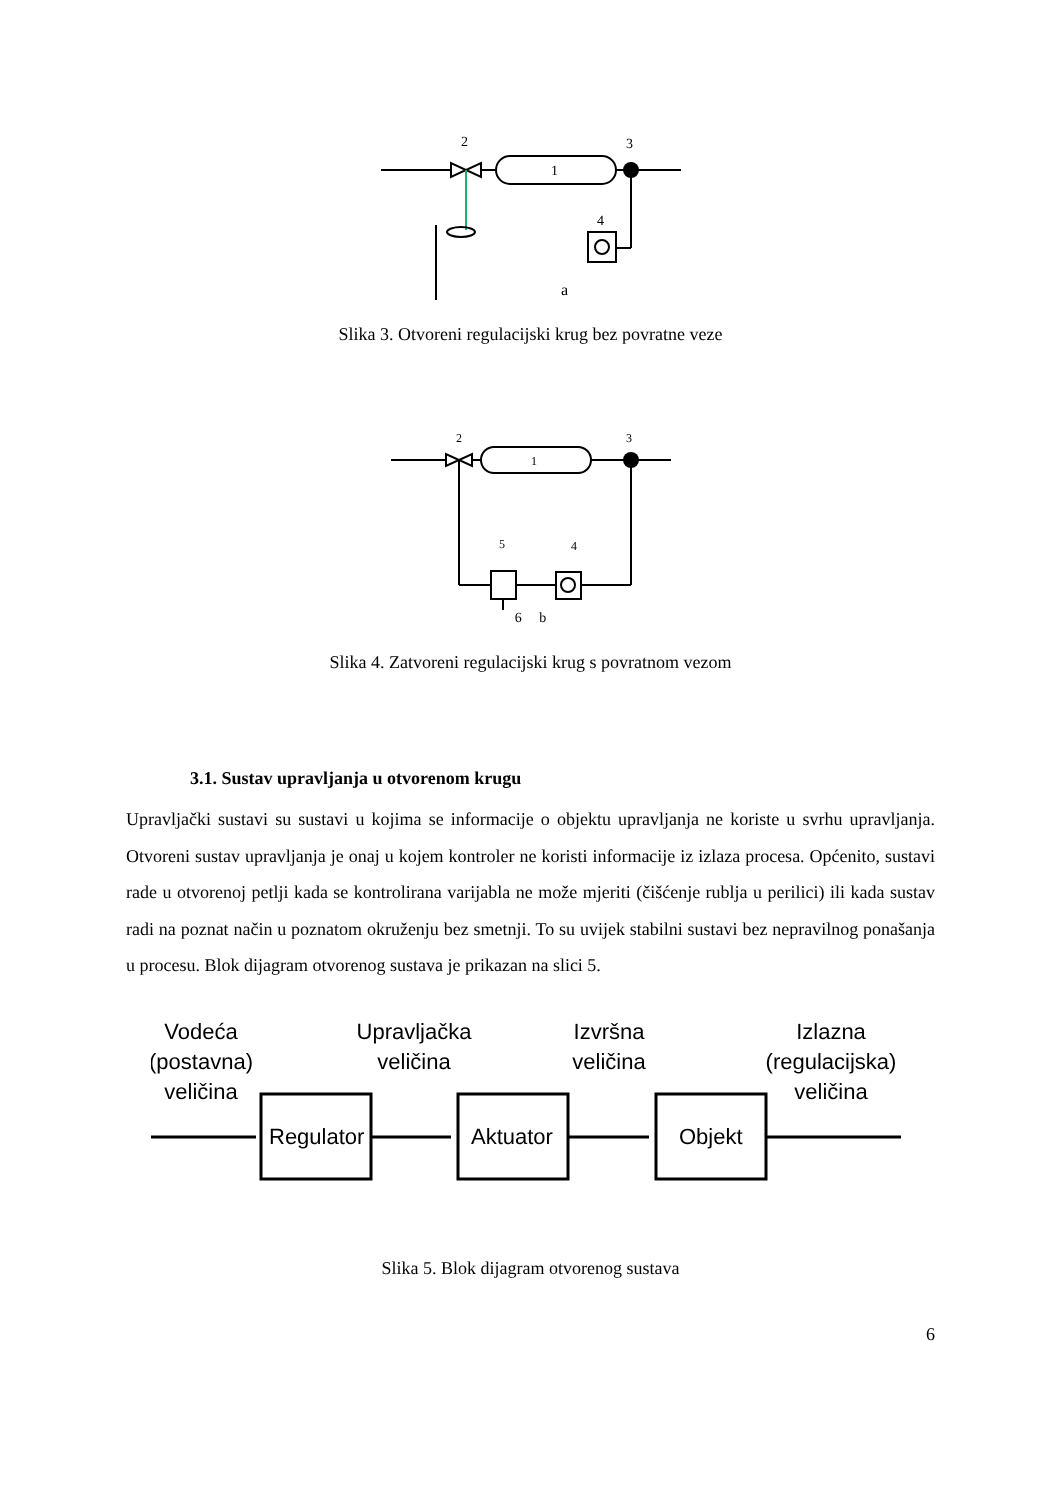1
2
3
4
a
Slika 3. Otvoreni regulacijski krug bez povratne veze
1
2
3
4
5
6 b
Slika 4. Zatvoreni regulacijski krug s povratnom vezom
3.1. Sustav upravljanja u otvorenom krugu
Upravljački sustavi su sustavi u kojima se informacije o objektu upravljanja ne koriste u svrhu upravljanja. Otvoreni sustav upravljanja je onaj u kojem kontroler ne koristi informacije iz izlaza procesa. Općenito, sustavi rade u otvorenoj petlji kada se kontrolirana varijabla ne može mjeriti (čišćenje rublja u perilici) ili kada sustav radi na poznat način u poznatom okruženju bez smetnji. To su uvijek stabilni sustavi bez nepravilnog ponašanja u procesu. Blok dijagram otvorenog sustava je prikazan na slici 5.
Regulator
Aktuator
Objekt
Vodeća
(postavna)
veličina
Upravljačka
veličina
Izvršna
veličina
Izlazna
(regulacijska)
veličina
Slika 5. Blok dijagram otvorenog sustava
6